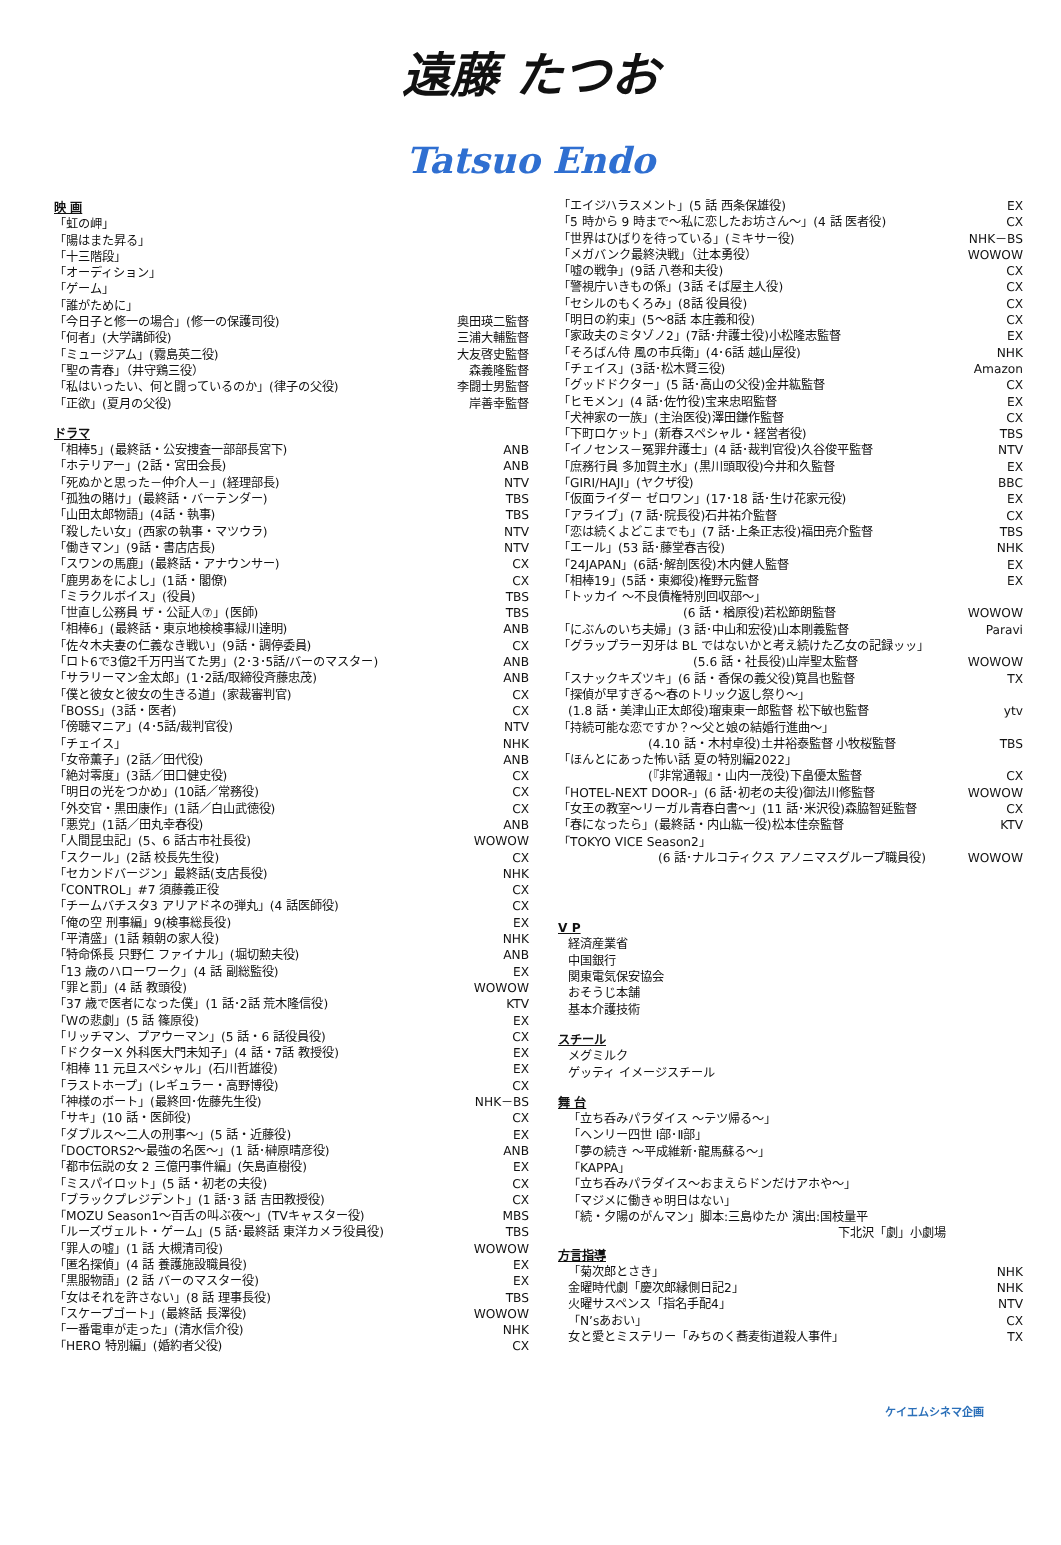遠藤 たつお
Tatsuo Endo
映 画
「虹の岬」
「陽はまた昇る」
「十三階段」
「オーディション」
「ゲーム」
「誰がために」
「今日子と修一の場合」(修一の保護司役) 奥田瑛二監督
「何者」(大学講師役) 三浦大輔監督
「ミュージアム」(霧島英二役) 大友啓史監督
「聖の青春」（井守鶏三役） 森義隆監督
「私はいったい、何と闘っているのか」(律子の父役) 李闘士男監督
「正欲」(夏月の父役) 岸善幸監督
ドラマ
「相棒5」(最終話・公安捜査一部部長宮下) ANB
「ホテリアー」(2話・宮田会長) ANB
「死ぬかと思った－仲介人－」(経理部長) NTV
「孤独の賭け」(最終話・バーテンダー) TBS
「山田太郎物語」(4話・執事) TBS
「殺したい女」(西家の執事・マツウラ) NTV
「働きマン」(9話・書店店長) NTV
「スワンの馬鹿」(最終話・アナウンサー) CX
「鹿男あをによし」(1話・閣僚) CX
「ミラクルボイス」(役員) TBS
「世直し公務員 ザ・公証人⑦」(医師) TBS
「相棒6」(最終話・東京地検検事緑川達明) ANB
「佐々木夫妻の仁義なき戦い」(9話・調停委員) CX
「ロト6で3億2千万円当てた男」(2･3･5話/バーのマスター) ANB
「サラリーマン金太郎」(1･2話/取締役斉藤忠茂) ANB
「僕と彼女と彼女の生きる道」(家裁審判官) CX
「BOSS」(3話・医者) CX
「傍聴マニア」(4･5話/裁判官役) NTV
「チェイス」 NHK
「女帝薫子」(2話／田代役) ANB
「絶対零度」(3話／田口健史役) CX
「明日の光をつかめ」(10話／常務役) CX
「外交官・黒田康作」(1話／白山武徳役) CX
「悪党」(1話／田丸幸春役) ANB
「人間昆虫記」(5、6 話古市社長役) WOWOW
「スクール」(2話 校長先生役) CX
「セカンドバージン」最終話(支店長役) NHK
「CONTROL」#7 須藤義正役 CX
「チームバチスタ3 アリアドネの弾丸」(4 話医師役) CX
「俺の空 刑事編」9(検事総長役) EX
「平清盛」(1話 頼朝の家人役) NHK
「特命係長 只野仁 ファイナル」(堀切勲夫役) ANB
「13 歳のハローワーク」(4 話 副総監役) EX
「罪と罰」(4 話 教頭役) WOWOW
「37 歳で医者になった僕」(1 話･2話 荒木隆信役) KTV
「Wの悲劇」(5 話 篠原役) EX
「リッチマン、プアウーマン」(5 話・6 話役員役) CX
「ドクターX 外科医大門未知子」(4 話・7話 教授役) EX
「相棒 11 元旦スペシャル」(石川哲雄役) EX
「ラストホープ」(レギュラー・高野博役) CX
「神様のボート」(最終回･佐藤先生役) NHK－BS
「サキ」(10 話・医師役) CX
「ダブルス～二人の刑事～」(5 話・近藤役) EX
「DOCTORS2～最強の名医～」(1 話･榊原晴彦役) ANB
「都市伝説の女 2 三億円事件編」(矢島直樹役) EX
「ミスパイロット」(5 話・初老の夫役) CX
「ブラックプレジデント」(1 話･3 話 吉田教授役) CX
「MOZU Season1～百舌の叫ぶ夜～」(TVキャスター役) MBS
「ルーズヴェルト・ゲーム」(5 話･最終話 東洋カメラ役員役) TBS
「罪人の嘘」(1 話 大槻清司役) WOWOW
「匿名探偵」(4 話 養護施設職員役) EX
「黒服物語」(2 話 バーのマスター役) EX
「女はそれを許さない」(8 話 理事長役) TBS
「スケープゴート」(最終話 長澤役) WOWOW
「一番電車が走った」(清水信介役) NHK
「HERO 特別編」(婚約者父役) CX
「エイジハラスメント」(5 話 西条保雄役) EX
「5 時から 9 時まで～私に恋したお坊さん～」(4 話 医者役) CX
「世界はひばりを待っている」(ミキサー役) NHK－BS
「メガバンク最終決戦」（辻本勇役） WOWOW
「嘘の戦争」(9話 八巻和夫役) CX
「警視庁いきもの係」(3話 そば屋主人役) CX
「セシルのもくろみ」(8話 役員役) CX
「明日の約束」(5～8話 本庄義和役) CX
「家政夫のミタゾノ2」(7話･弁護士役)小松隆志監督 EX
「そろばん侍 風の市兵衛」(4･6話 越山屋役) NHK
「チェイス」(3話･松木賢三役) Amazon
「グッドドクター」(5 話･高山の父役)金井紘監督 CX
「ヒモメン」(4 話･佐竹役)宝来忠昭監督 EX
「犬神家の一族」(主治医役)澤田鎌作監督 CX
「下町ロケット」(新春スペシャル・経営者役) TBS
「イノセンス－冤罪弁護士」(4 話･裁判官役)久谷俊平監督 NTV
「庶務行員 多加賀主水」(黒川頭取役)今井和久監督 EX
「GIRI/HAJI」(ヤクザ役) BBC
「仮面ライダー ゼロワン」(17･18 話･生け花家元役) EX
「アライブ」(7 話･院長役)石井祐介監督 CX
「恋は続くよどこまでも」(7 話･上条正志役)福田亮介監督 TBS
「エール」(53 話･藤堂春吉役) NHK
「24JAPAN」(6話･解剖医役)木内健人監督 EX
「相棒19」(5話・東郷役)権野元監督 EX
「トッカイ ～不良債権特別回収部～」
(6 話・楢原役)若松節朗監督 WOWOW
「にぶんのいち夫婦」(3 話･中山和宏役)山本剛義監督 Paravi
「グラップラー刃牙は BL ではないかと考え続けた乙女の記録ッッ」
(5.6 話・社長役)山岸聖太監督 WOWOW
「スナックキズツキ」(6 話・香保の義父役)筧昌也監督 TX
「探偵が早すぎる～春のトリック返し祭り～」
(1.8 話・美津山正太郎役)瑠東東一郎監督 松下敏也監督 ytv
「持続可能な恋ですか？～父と娘の結婚行進曲～」
(4.10 話・木村卓役)土井裕泰監督 小牧桜監督 TBS
「ほんとにあった怖い話 夏の特別編2022」
(『非常通報』・山内一茂役)下畠優太監督 CX
「HOTEL-NEXT DOOR-」(6 話･初老の夫役)御法川修監督 WOWOW
「女王の教室～リーガル青春白書～」(11 話･米沢役)森脇智延監督 CX
「春になったら」(最終話・内山紘一役)松本佳奈監督 KTV
「TOKYO VICE Season2」
(6 話･ナルコティクス アノニマスグループ職員役) WOWOW
V P
経済産業省
中国銀行
関東電気保安協会
おそうじ本舗
基本介護技術
スチール
メグミルク
ゲッティ イメージスチール
舞 台
「立ち呑みパラダイス ～テツ帰る～」
「ヘンリー四世 Ⅰ部･Ⅱ部」
「夢の続き ～平成維新･龍馬蘇る～」
「KAPPA」
「立ち呑みパラダイス～おまえらドンだけアホや～」
「マジメに働きゃ明日はない」
「続・夕陽のがんマン」脚本:三島ゆたか 演出:国枝量平
下北沢「劇」小劇場
方言指導
「菊次郎とさき」 NHK
金曜時代劇「慶次郎縁側日記2」 NHK
火曜サスペンス「指名手配4」 NTV
「N’sあおい」 CX
女と愛とミステリー「みちのく蕎麦街道殺人事件」 TX
ケイエムシネマ企画